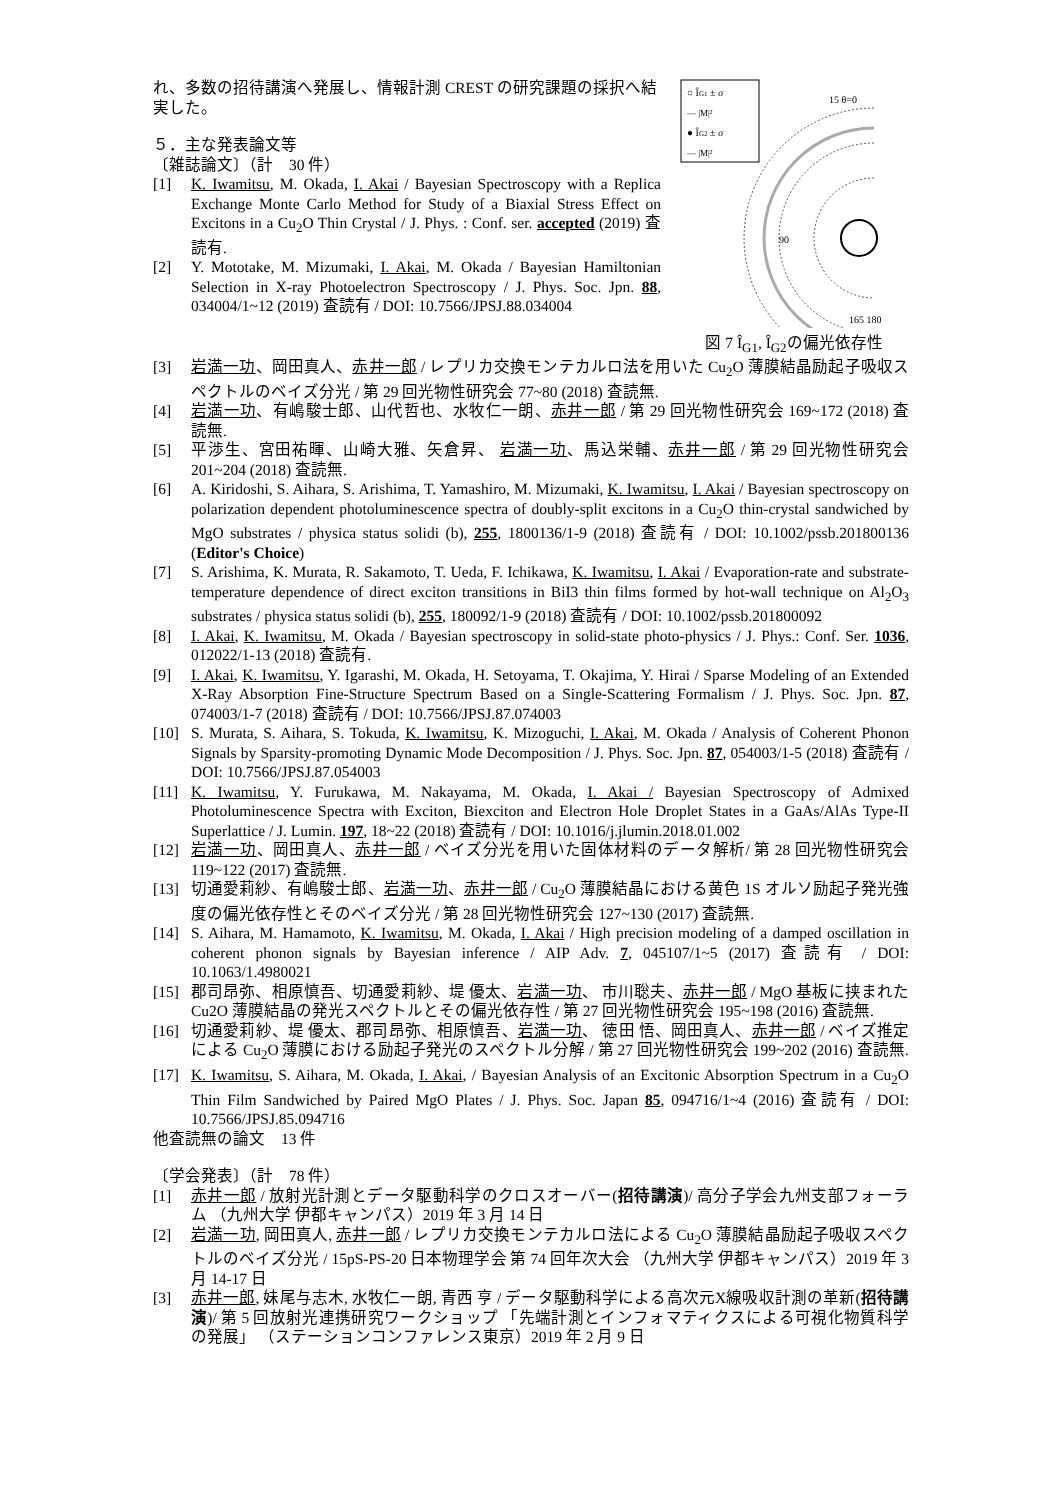れ、多数の招待講演へ発展し、情報計測 CREST の研究課題の採択へ結実した。
５．主な発表論文等
〔雑誌論文〕（計　30 件）
[1] K. Iwamitsu, M. Okada, I. Akai / Bayesian Spectroscopy with a Replica Exchange Monte Carlo Method for Study of a Biaxial Stress Effect on Excitons in a Cu<sub>2</sub>O Thin Crystal / J. Phys. : Conf. ser. accepted (2019) 査読有.
[2] Y. Mototake, M. Mizumaki, I. Akai, M. Okada / Bayesian Hamiltonian Selection in X-ray Photoelectron Spectroscopy / J. Phys. Soc. Jpn. 88, 034004/1~12 (2019) 査読有 / DOI: 10.7566/JPSJ.88.034004
○ ÎG1 ± σ
— |M|²
● ÎG2 ± σ
— |M|²
15 θ=0
90
165 180
図 7 Î<sub>G1</sub>, Î<sub>G2</sub>の偏光依存性
[3] 岩満一功、岡田真人、赤井一郎 / レプリカ交換モンテカルロ法を用いた Cu<sub>2</sub>O 薄膜結晶励起子吸収スペクトルのベイズ分光 / 第 29 回光物性研究会 77~80 (2018) 査読無.
[4] 岩満一功、有嶋駿士郎、山代哲也、水牧仁一朗、赤井一郎 / 第 29 回光物性研究会 169~172 (2018) 査読無.
[5] 平渉生、宮田祐暉、山崎大雅、矢倉昇、 岩満一功、馬込栄輔、赤井一郎 / 第 29 回光物性研究会 201~204 (2018) 査読無.
[6] A. Kiridoshi, S. Aihara, S. Arishima, T. Yamashiro, M. Mizumaki, K. Iwamitsu, I. Akai / Bayesian spectroscopy on polarization dependent photoluminescence spectra of doubly-split excitons in a Cu<sub>2</sub>O thin-crystal sandwiched by MgO substrates / physica status solidi (b), 255, 1800136/1-9 (2018) 査読有 / DOI: 10.1002/pssb.201800136 (Editor's Choice)
[7] S. Arishima, K. Murata, R. Sakamoto, T. Ueda, F. Ichikawa, K. Iwamitsu, I. Akai / Evaporation-rate and substrate-temperature dependence of direct exciton transitions in BiI3 thin films formed by hot-wall technique on Al<sub>2</sub>O<sub>3</sub> substrates / physica status solidi (b), 255, 180092/1-9 (2018) 査読有 / DOI: 10.1002/pssb.201800092
[8] I. Akai, K. Iwamitsu, M. Okada / Bayesian spectroscopy in solid-state photo-physics / J. Phys.: Conf. Ser. 1036, 012022/1-13 (2018) 査読有.
[9] I. Akai, K. Iwamitsu, Y. Igarashi, M. Okada, H. Setoyama, T. Okajima, Y. Hirai / Sparse Modeling of an Extended X-Ray Absorption Fine-Structure Spectrum Based on a Single-Scattering Formalism / J. Phys. Soc. Jpn. 87, 074003/1-7 (2018) 査読有 / DOI: 10.7566/JPSJ.87.074003
[10] S. Murata, S. Aihara, S. Tokuda, K. Iwamitsu, K. Mizoguchi, I. Akai, M. Okada / Analysis of Coherent Phonon Signals by Sparsity-promoting Dynamic Mode Decomposition / J. Phys. Soc. Jpn. 87, 054003/1-5 (2018) 査読有 / DOI: 10.7566/JPSJ.87.054003
[11] K. Iwamitsu, Y. Furukawa, M. Nakayama, M. Okada, I. Akai / Bayesian Spectroscopy of Admixed Photoluminescence Spectra with Exciton, Biexciton and Electron Hole Droplet States in a GaAs/AlAs Type-II Superlattice / J. Lumin. 197, 18~22 (2018) 査読有 / DOI: 10.1016/j.jlumin.2018.01.002
[12] 岩満一功、岡田真人、赤井一郎 / ベイズ分光を用いた固体材料のデータ解析/ 第 28 回光物性研究会 119~122 (2017) 査読無.
[13] 切通愛莉紗、有嶋駿士郎、岩満一功、赤井一郎 / Cu<sub>2</sub>O 薄膜結晶における黄色 1S オルソ励起子発光強度の偏光依存性とそのベイズ分光 / 第 28 回光物性研究会 127~130 (2017) 査読無.
[14] S. Aihara, M. Hamamoto, K. Iwamitsu, M. Okada, I. Akai / High precision modeling of a damped oscillation in coherent phonon signals by Bayesian inference / AIP Adv. 7, 045107/1~5 (2017) 査読有 / DOI: 10.1063/1.4980021
[15] 郡司昂弥、相原慎吾、切通愛莉紗、堤 優太、岩満一功、 市川聡夫、赤井一郎 / MgO 基板に挟まれた Cu2O 薄膜結晶の発光スペクトルとその偏光依存性 / 第 27 回光物性研究会 195~198 (2016) 査読無.
[16] 切通愛莉紗、堤 優太、郡司昂弥、相原慎吾、岩満一功、 徳田 悟、岡田真人、赤井一郎 / ベイズ推定による Cu<sub>2</sub>O 薄膜における励起子発光のスペクトル分解 / 第 27 回光物性研究会 199~202 (2016) 査読無.
[17] K. Iwamitsu, S. Aihara, M. Okada, I. Akai, / Bayesian Analysis of an Excitonic Absorption Spectrum in a Cu<sub>2</sub>O Thin Film Sandwiched by Paired MgO Plates / J. Phys. Soc. Japan 85, 094716/1~4 (2016) 査読有 / DOI: 10.7566/JPSJ.85.094716
他査読無の論文　13 件
〔学会発表〕（計　78 件）
[1] 赤井一郎 / 放射光計測とデータ駆動科学のクロスオーバー(招待講演)/ 高分子学会九州支部フォーラム （九州大学 伊都キャンパス）2019 年 3 月 14 日
[2] 岩満一功, 岡田真人, 赤井一郎 / レプリカ交換モンテカルロ法による Cu<sub>2</sub>O 薄膜結晶励起子吸収スペクトルのベイズ分光 / 15pS-PS-20 日本物理学会 第 74 回年次大会 （九州大学 伊都キャンパス）2019 年 3 月 14-17 日
[3] 赤井一郎, 妹尾与志木, 水牧仁一朗, 青西 亨 / データ駆動科学による高次元X線吸収計測の革新(招待講演)/ 第 5 回放射光連携研究ワークショップ 「先端計測とインフォマティクスによる可視化物質科学の発展」 （ステーションコンファレンス東京）2019 年 2 月 9 日